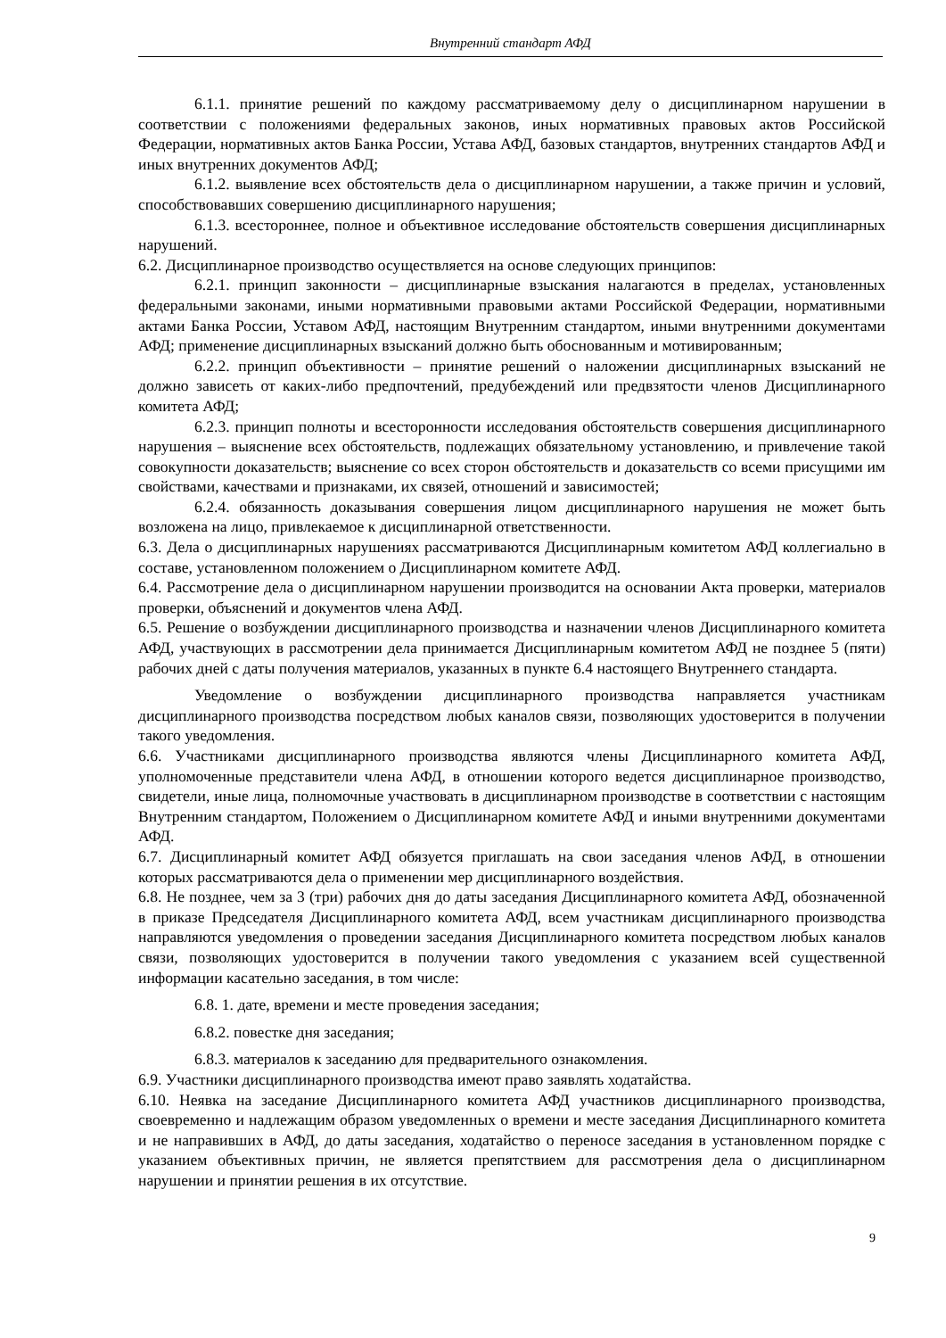Внутренний стандарт АФД
6.1.1. принятие решений по каждому рассматриваемому делу о дисциплинарном нарушении в соответствии с положениями федеральных законов, иных нормативных правовых актов Российской Федерации, нормативных актов Банка России, Устава АФД, базовых стандартов, внутренних стандартов АФД и иных внутренних документов АФД;
6.1.2. выявление всех обстоятельств дела о дисциплинарном нарушении, а также причин и условий, способствовавших совершению дисциплинарного нарушения;
6.1.3. всестороннее, полное и объективное исследование обстоятельств совершения дисциплинарных нарушений.
6.2. Дисциплинарное производство осуществляется на основе следующих принципов:
6.2.1. принцип законности – дисциплинарные взыскания налагаются в пределах, установленных федеральными законами, иными нормативными правовыми актами Российской Федерации, нормативными актами Банка России, Уставом АФД, настоящим Внутренним стандартом, иными внутренними документами АФД; применение дисциплинарных взысканий должно быть обоснованным и мотивированным;
6.2.2. принцип объективности – принятие решений о наложении дисциплинарных взысканий не должно зависеть от каких-либо предпочтений, предубеждений или предвзятости членов Дисциплинарного комитета АФД;
6.2.3. принцип полноты и всесторонности исследования обстоятельств совершения дисциплинарного нарушения – выяснение всех обстоятельств, подлежащих обязательному установлению, и привлечение такой совокупности доказательств; выяснение со всех сторон обстоятельств и доказательств со всеми присущими им свойствами, качествами и признаками, их связей, отношений и зависимостей;
6.2.4. обязанность доказывания совершения лицом дисциплинарного нарушения не может быть возложена на лицо, привлекаемое к дисциплинарной ответственности.
6.3. Дела о дисциплинарных нарушениях рассматриваются Дисциплинарным комитетом АФД коллегиально в составе, установленном положением о Дисциплинарном комитете АФД.
6.4. Рассмотрение дела о дисциплинарном нарушении производится на основании Акта проверки, материалов проверки, объяснений и документов члена АФД.
6.5. Решение о возбуждении дисциплинарного производства и назначении членов Дисциплинарного комитета АФД, участвующих в рассмотрении дела принимается Дисциплинарным комитетом АФД не позднее 5 (пяти) рабочих дней с даты получения материалов, указанных в пункте 6.4 настоящего Внутреннего стандарта.
Уведомление о возбуждении дисциплинарного производства направляется участникам дисциплинарного производства посредством любых каналов связи, позволяющих удостоверится в получении такого уведомления.
6.6. Участниками дисциплинарного производства являются члены Дисциплинарного комитета АФД, уполномоченные представители члена АФД, в отношении которого ведется дисциплинарное производство, свидетели, иные лица, полномочные участвовать в дисциплинарном производстве в соответствии с настоящим Внутренним стандартом, Положением о Дисциплинарном комитете АФД и иными внутренними документами АФД.
6.7. Дисциплинарный комитет АФД обязуется приглашать на свои заседания членов АФД, в отношении которых рассматриваются дела о применении мер дисциплинарного воздействия.
6.8. Не позднее, чем за 3 (три) рабочих дня до даты заседания Дисциплинарного комитета АФД, обозначенной в приказе Председателя Дисциплинарного комитета АФД, всем участникам дисциплинарного производства направляются уведомления о проведении заседания Дисциплинарного комитета посредством любых каналов связи, позволяющих удостоверится в получении такого уведомления с указанием всей существенной информации касательно заседания, в том числе:
6.8. 1. дате, времени и месте проведения заседания;
6.8.2. повестке дня заседания;
6.8.3. материалов к заседанию для предварительного ознакомления.
6.9. Участники дисциплинарного производства имеют право заявлять ходатайства.
6.10. Неявка на заседание Дисциплинарного комитета АФД участников дисциплинарного производства, своевременно и надлежащим образом уведомленных о времени и месте заседания Дисциплинарного комитета и не направивших в АФД, до даты заседания, ходатайство о переносе заседания в установленном порядке с указанием объективных причин, не является препятствием для рассмотрения дела о дисциплинарном нарушении и принятии решения в их отсутствие.
9